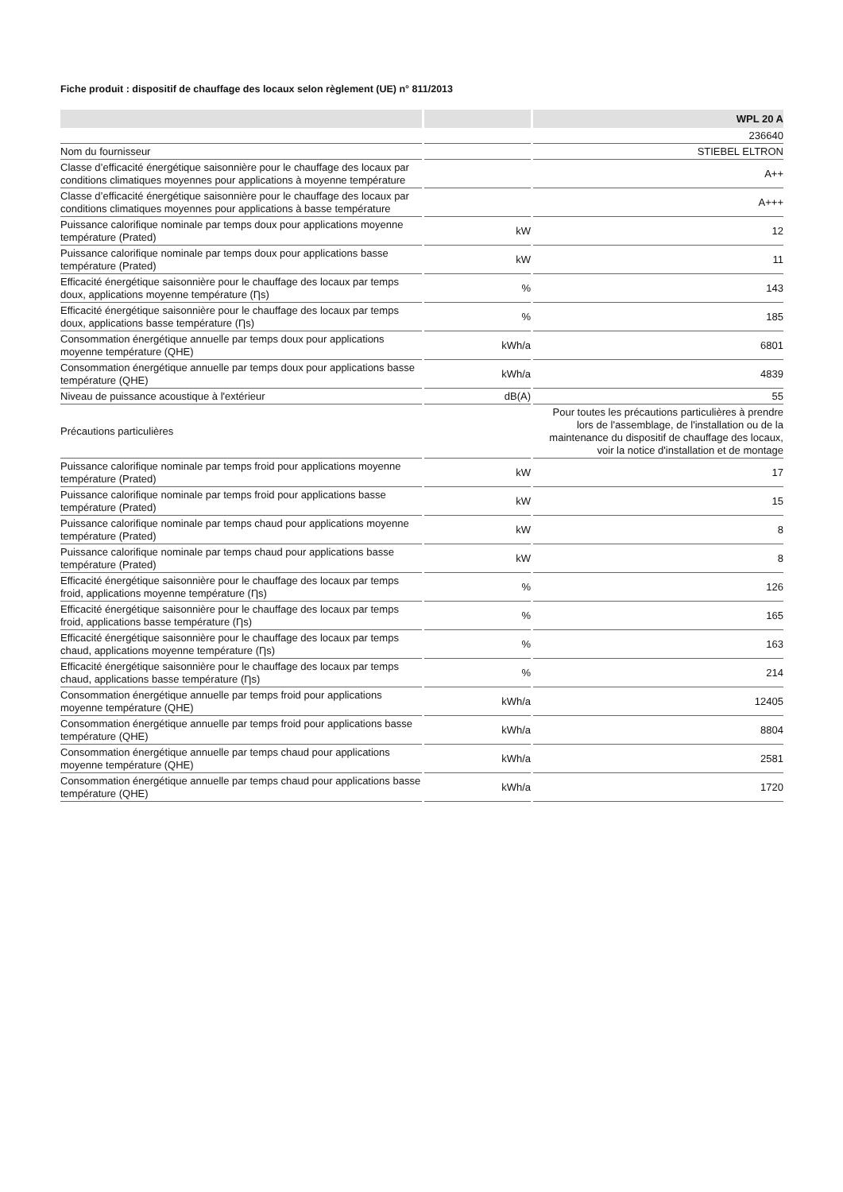Fiche produit : dispositif de chauffage des locaux selon règlement (UE) n° 811/2013
| | | WPL 20 A |
| --- | --- | --- |
| | | 236640 |
| Nom du fournisseur | | STIEBEL ELTRON |
| Classe d’efficacité énergétique saisonnière pour le chauffage des locaux par conditions climatiques moyennes pour applications à moyenne température | | A++ |
| Classe d’efficacité énergétique saisonnière pour le chauffage des locaux par conditions climatiques moyennes pour applications à basse température | | A+++ |
| Puissance calorifique nominale par temps doux pour applications moyenne température (Prated) | kW | 12 |
| Puissance calorifique nominale par temps doux pour applications basse température (Prated) | kW | 11 |
| Efficacité énergétique saisonnière pour le chauffage des locaux par temps doux, applications moyenne température (Ƞs) | % | 143 |
| Efficacité énergétique saisonnière pour le chauffage des locaux par temps doux, applications basse température (Ƞs) | % | 185 |
| Consommation énergétique annuelle par temps doux pour applications moyenne température (QHE) | kWh/a | 6801 |
| Consommation énergétique annuelle par temps doux pour applications basse température (QHE) | kWh/a | 4839 |
| Niveau de puissance acoustique à l'extérieur | dB(A) | 55 |
| Précautions particulières | | Pour toutes les précautions particulières à prendre lors de l'assemblage, de l'installation ou de la maintenance du dispositif de chauffage des locaux, voir la notice d'installation et de montage |
| Puissance calorifique nominale par temps froid pour applications moyenne température (Prated) | kW | 17 |
| Puissance calorifique nominale par temps froid pour applications basse température (Prated) | kW | 15 |
| Puissance calorifique nominale par temps chaud pour applications moyenne température (Prated) | kW | 8 |
| Puissance calorifique nominale par temps chaud pour applications basse température (Prated) | kW | 8 |
| Efficacité énergétique saisonnière pour le chauffage des locaux par temps froid, applications moyenne température (Ƞs) | % | 126 |
| Efficacité énergétique saisonnière pour le chauffage des locaux par temps froid, applications basse température (Ƞs) | % | 165 |
| Efficacité énergétique saisonnière pour le chauffage des locaux par temps chaud, applications moyenne température (Ƞs) | % | 163 |
| Efficacité énergétique saisonnière pour le chauffage des locaux par temps chaud, applications basse température (Ƞs) | % | 214 |
| Consommation énergétique annuelle par temps froid pour applications moyenne température (QHE) | kWh/a | 12405 |
| Consommation énergétique annuelle par temps froid pour applications basse température (QHE) | kWh/a | 8804 |
| Consommation énergétique annuelle par temps chaud pour applications moyenne température (QHE) | kWh/a | 2581 |
| Consommation énergétique annuelle par temps chaud pour applications basse température (QHE) | kWh/a | 1720 |